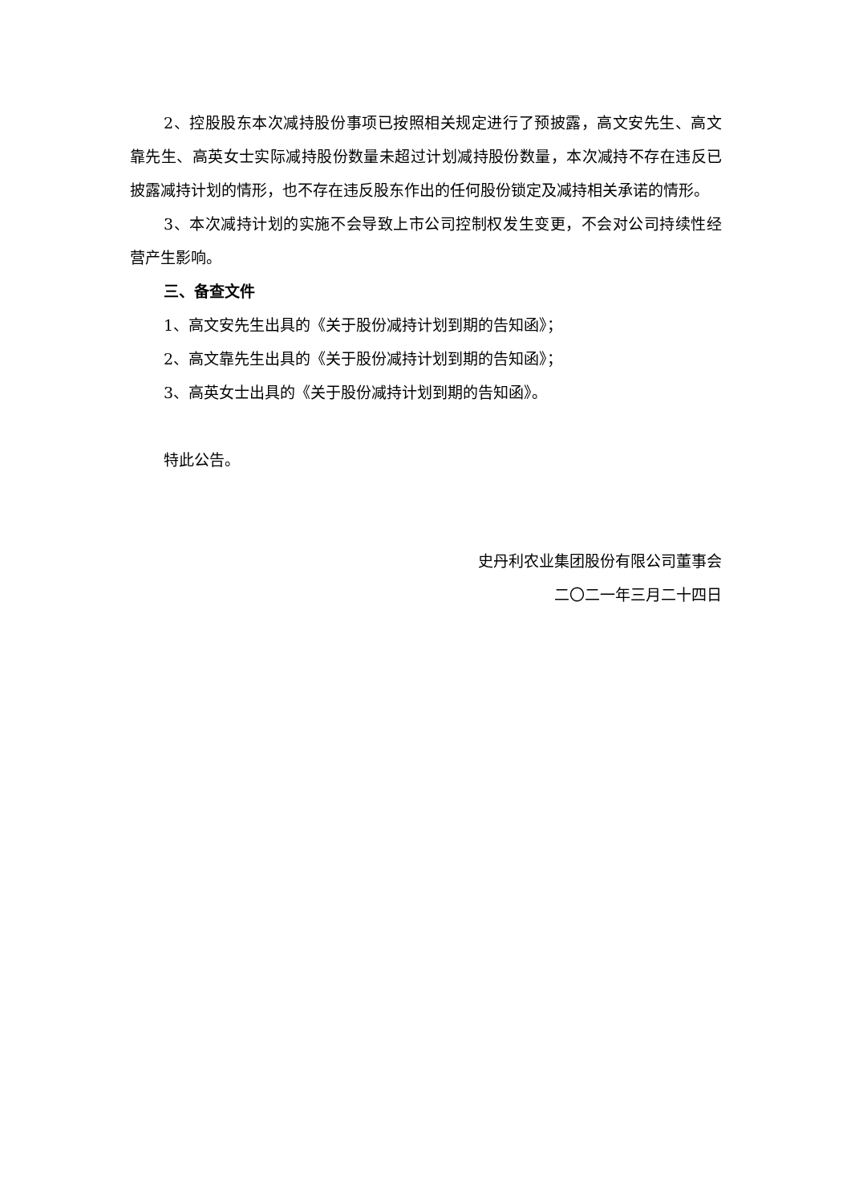2、控股股东本次减持股份事项已按照相关规定进行了预披露，高文安先生、高文靠先生、高英女士实际减持股份数量未超过计划减持股份数量，本次减持不存在违反已披露减持计划的情形，也不存在违反股东作出的任何股份锁定及减持相关承诺的情形。
3、本次减持计划的实施不会导致上市公司控制权发生变更，不会对公司持续性经营产生影响。
三、备查文件
1、高文安先生出具的《关于股份减持计划到期的告知函》；
2、高文靠先生出具的《关于股份减持计划到期的告知函》；
3、高英女士出具的《关于股份减持计划到期的告知函》。
特此公告。
史丹利农业集团股份有限公司董事会
二〇二一年三月二十四日